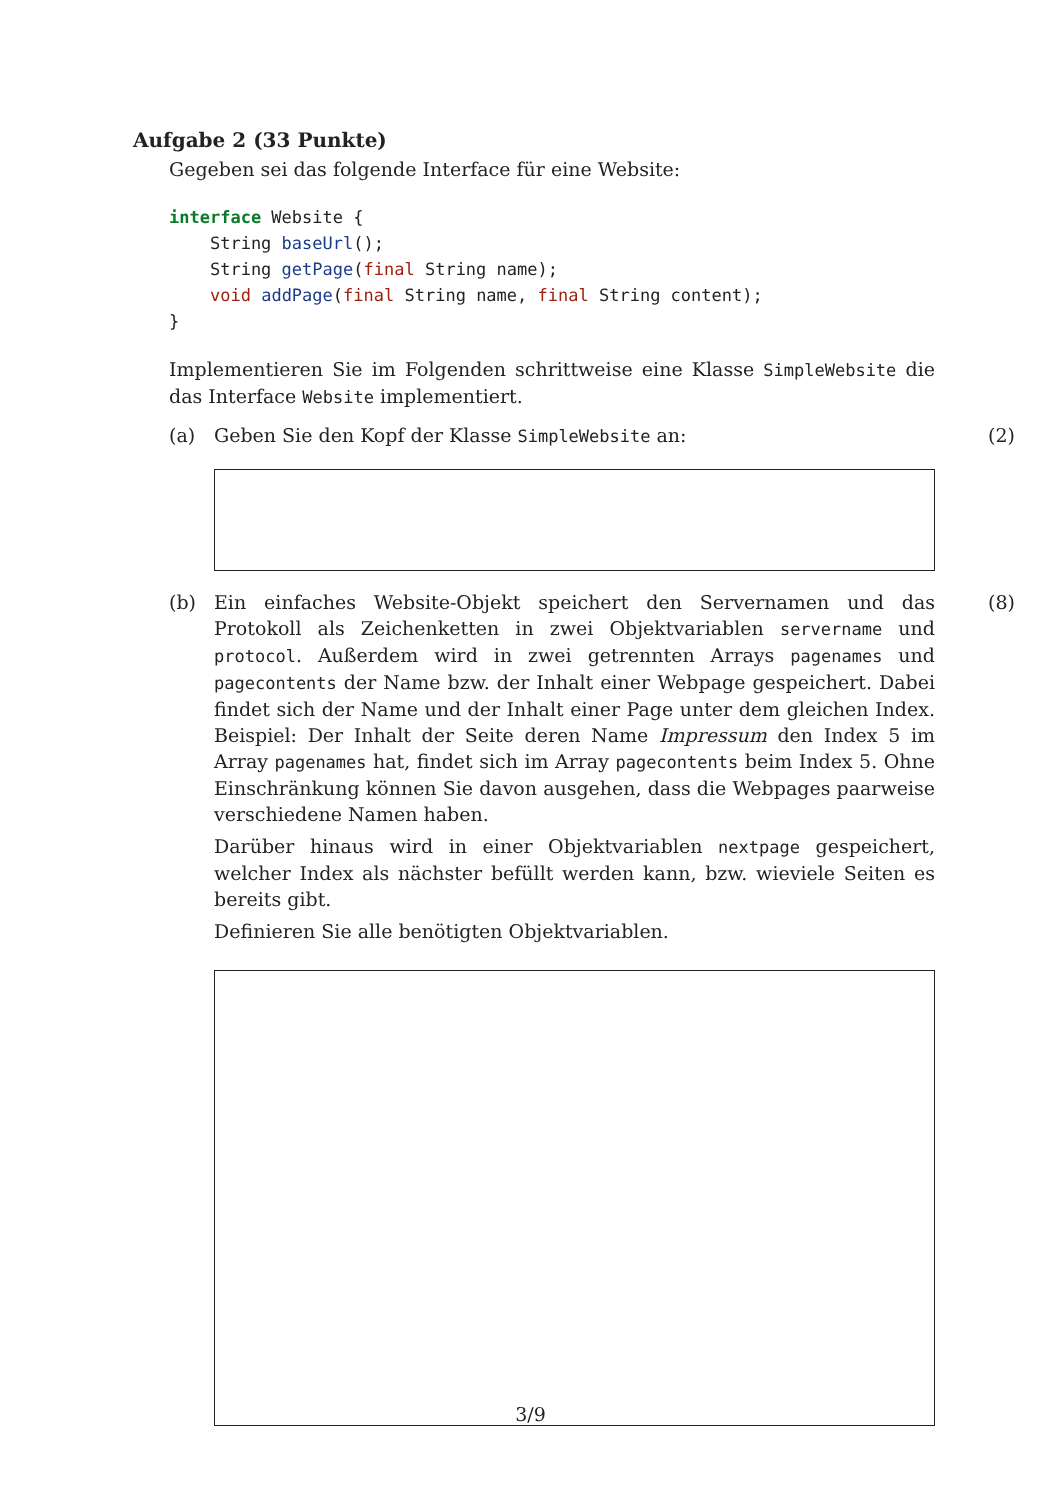Aufgabe 2 (33 Punkte)
Gegeben sei das folgende Interface für eine Website:
interface Website {
    String baseUrl();
    String getPage(final String name);
    void addPage(final String name, final String content);
}
Implementieren Sie im Folgenden schrittweise eine Klasse SimpleWebsite die das Interface Website implementiert.
(a) Geben Sie den Kopf der Klasse SimpleWebsite an:
(2)
(b) Ein einfaches Website-Objekt speichert den Servernamen und das Protokoll als Zeichenketten in zwei Objektvariablen servername und protocol. Außerdem wird in zwei getrennten Arrays pagenames und pagecontents der Name bzw. der Inhalt einer Webpage gespeichert. Dabei findet sich der Name und der Inhalt einer Page unter dem gleichen Index. Beispiel: Der Inhalt der Seite deren Name Impressum den Index 5 im Array pagenames hat, findet sich im Array pagecontents beim Index 5. Ohne Einschränkung können Sie davon ausgehen, dass die Webpages paarweise verschiedene Namen haben.
Darüber hinaus wird in einer Objektvariablen nextpage gespeichert, welcher Index als nächster befüllt werden kann, bzw. wieviele Seiten es bereits gibt.
Definieren Sie alle benötigten Objektvariablen.
(8)
3/9